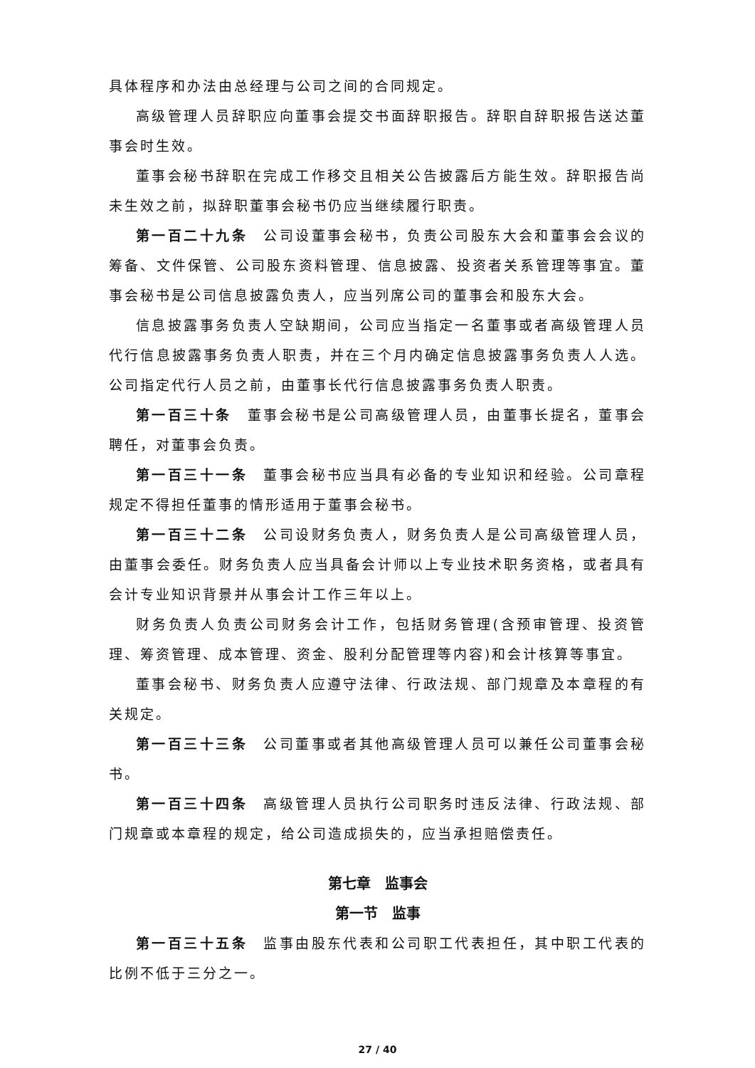具体程序和办法由总经理与公司之间的合同规定。
高级管理人员辞职应向董事会提交书面辞职报告。辞职自辞职报告送达董事会时生效。
董事会秘书辞职在完成工作移交且相关公告披露后方能生效。辞职报告尚未生效之前，拟辞职董事会秘书仍应当继续履行职责。
第一百二十九条　公司设董事会秘书，负责公司股东大会和董事会会议的筹备、文件保管、公司股东资料管理、信息披露、投资者关系管理等事宜。董事会秘书是公司信息披露负责人，应当列席公司的董事会和股东大会。
信息披露事务负责人空缺期间，公司应当指定一名董事或者高级管理人员代行信息披露事务负责人职责，并在三个月内确定信息披露事务负责人人选。公司指定代行人员之前，由董事长代行信息披露事务负责人职责。
第一百三十条　董事会秘书是公司高级管理人员，由董事长提名，董事会聘任，对董事会负责。
第一百三十一条　董事会秘书应当具有必备的专业知识和经验。公司章程规定不得担任董事的情形适用于董事会秘书。
第一百三十二条　公司设财务负责人，财务负责人是公司高级管理人员，由董事会委任。财务负责人应当具备会计师以上专业技术职务资格，或者具有会计专业知识背景并从事会计工作三年以上。
财务负责人负责公司财务会计工作，包括财务管理(含预审管理、投资管理、筹资管理、成本管理、资金、股利分配管理等内容)和会计核算等事宜。
董事会秘书、财务负责人应遵守法律、行政法规、部门规章及本章程的有关规定。
第一百三十三条　公司董事或者其他高级管理人员可以兼任公司董事会秘书。
第一百三十四条　高级管理人员执行公司职务时违反法律、行政法规、部门规章或本章程的规定，给公司造成损失的，应当承担赔偿责任。
第七章　监事会
第一节　监事
第一百三十五条　监事由股东代表和公司职工代表担任，其中职工代表的比例不低于三分之一。
27 / 40